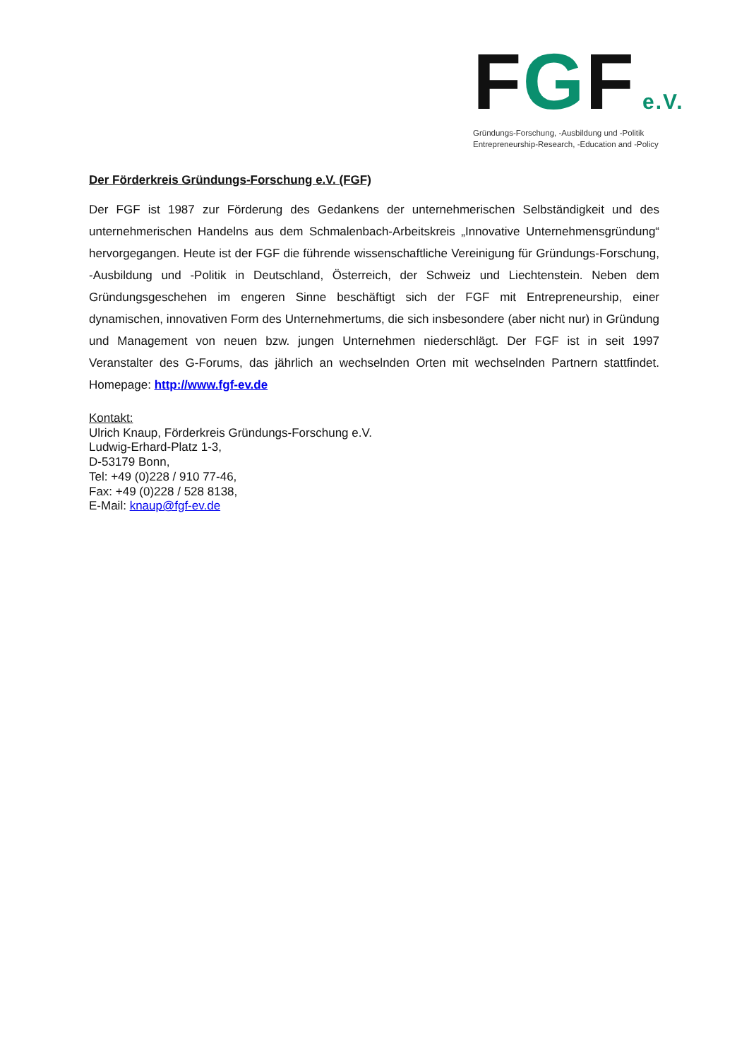FGF e.V.
Gründungs-Forschung, -Ausbildung und -Politik
Entrepreneurship-Research, -Education and -Policy
Der Förderkreis Gründungs-Forschung e.V. (FGF)
Der FGF ist 1987 zur Förderung des Gedankens der unternehmerischen Selbständigkeit und des unternehmerischen Handelns aus dem Schmalenbach-Arbeitskreis „Innovative Unternehmensgründung“ hervorgegangen. Heute ist der FGF die führende wissenschaftliche Vereinigung für Gründungs-Forschung, -Ausbildung und -Politik in Deutschland, Österreich, der Schweiz und Liechtenstein. Neben dem Gründungsgeschehen im engeren Sinne beschäftigt sich der FGF mit Entrepreneurship, einer dynamischen, innovativen Form des Unternehmertums, die sich insbesondere (aber nicht nur) in Gründung und Management von neuen bzw. jungen Unternehmen niederschlägt. Der FGF ist in seit 1997 Veranstalter des G-Forums, das jährlich an wechselnden Orten mit wechselnden Partnern stattfindet. Homepage: http://www.fgf-ev.de
Kontakt:
Ulrich Knaup, Förderkreis Gründungs-Forschung e.V.
Ludwig-Erhard-Platz 1-3,
D-53179 Bonn,
Tel: +49 (0)228 / 910 77-46,
Fax: +49 (0)228 / 528 8138,
E-Mail: knaup@fgf-ev.de